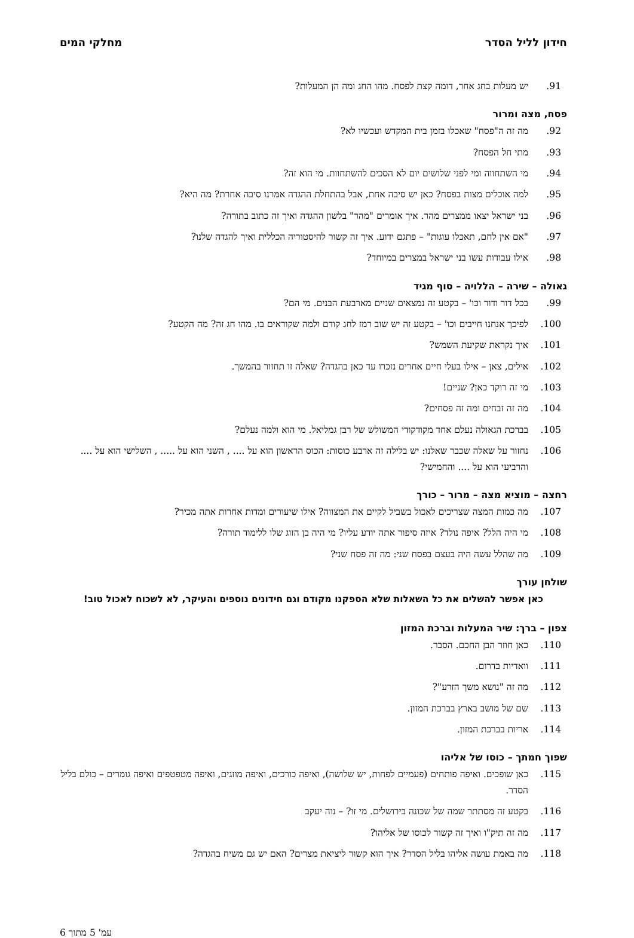חידון לליל הסדר מחלקי המים
91. יש מעלות בחג אחר, דומה קצת לפסח. מהו החג ומה הן המעלות?
פסח, מצה ומרור
92. מה זה ה"פסח" שאכלו בזמן בית המקדש ועכשיו לא?
93. מתי חל הפסח?
94. מי השתחווה ומי לפני שלושים יום לא הסכים להשתחוות. מי הוא זה?
95. למה אוכלים מצות בפסח? כאן יש סיבה אחת, אבל בהתחלת ההגדה אמרנו סיבה אחרת? מה היא?
96. בני ישראל יצאו ממצרים מהר. איך אומרים "מהר" בלשון ההגדה ואיך זה כתוב בתורה?
97. "אם אין לחם, תאכלו עוגות" – פתגם ידוע. איך זה קשור להיסטוריה הכללית ואיך להגדה שלנו?
98. אילו עבודות עשו בני ישראל במצרים במיוחד?
גאולה – שירה – הללויה – סוף מגיד
99. בכל דור ודור וכו' – בקטע זה נמצאים שניים מארבעת הבנים. מי הם?
100. לפיכך אנחנו חייבים וכו' – בקטע זה יש שוב רמז לחג קודם ולמה שקוראים בו. מהו חג זה? מה הקטע?
101. איך נקראת שקיעת השמש?
102. אילים, צאן – אילו בעלי חיים אחרים נזכרו עד כאן בהגדה? שאלה זו תחזור בהמשך.
103. מי זה רוקד כאן? שניים!
104. מה זה זבחים ומה זה פסחים?
105. בברכת הגאולה נעלם אחד מקודקודי המשולש של רבן גמליאל. מי הוא ולמה נעלם?
106. נחזור על שאלה שכבר שאלנו: יש בלילה זה ארבע כוסות: הכוס הראשון הוא על .... , השני הוא על ..... , השלישי הוא על .... והרביעי הוא על .... והחמישי?
רחצה – מוציא מצה – מרור – כורך
107. מה כמות המצה שצריכים לאכול בשביל לקיים את המצווה? אילו שיעורים ומדות אחרות אתה מכיר?
108. מי היה הלל? איפה נולד? איזה סיפור אתה יודע עליו? מי היה בן הזוג שלו ללימוד תורה?
109. מה שהלל עשה היה בעצם בפסח שני: מה זה פסח שני?
שולחן עורך
כאן אפשר להשלים את כל השאלות שלא הספקנו מקודם וגם חידונים נוספים והעיקר, לא לשכוח לאכול טוב!
צפון – ברך: שיר המעלות וברכת המזון
110. כאן חוזר הבן החכם. הסבר.
111. וואדיות בדרום.
112. מה זה "נושא משך הזרע"?
113. שם של מושב בארץ בברכת המזון.
114. אריות בברכת המזון.
שפוך חמתך – כוסו של אליהו
115. כאן שופכים. ואיפה פותחים (פעמיים לפחות, יש שלושה), ואיפה כורכים, ואיפה מוזגים, ואיפה מטפטפים ואיפה גומרים – כולם בליל הסדר.
116. בקטע זה מסתתר שמה של שכונה בירושלים. מי זו? – נוה יעקב
117. מה זה תיק"ו ואיך זה קשור לכוסו של אליהו?
118. מה באמת עושה אליהו בליל הסדר? איך הוא קשור ליציאת מצרים? האם יש גם משיח בהגדה?
עמ' 5 מתוך 6